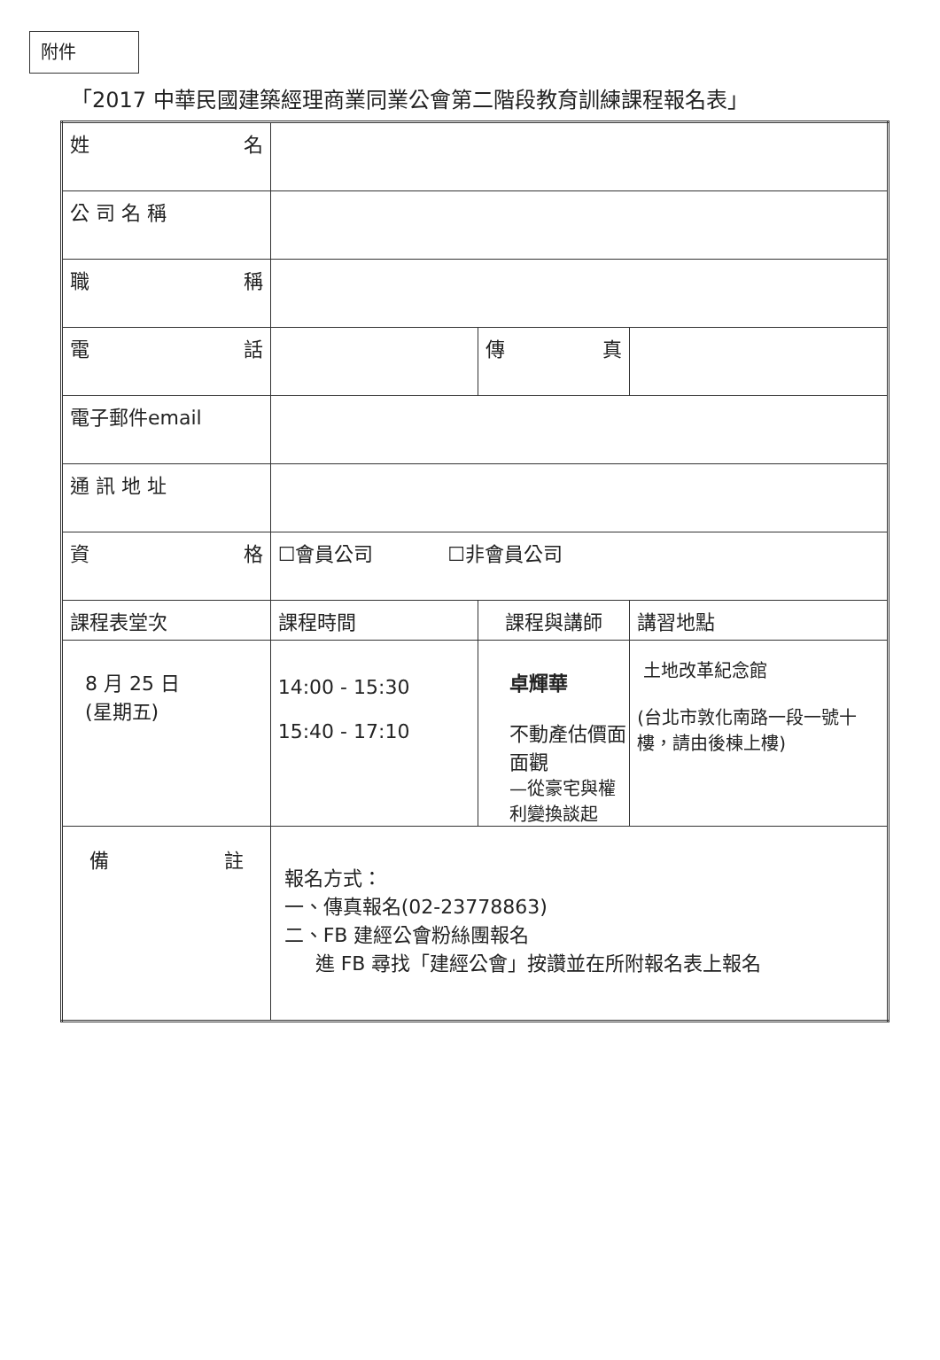附件
「2017 中華民國建築經理商業同業公會第二階段教育訓練課程報名表」
| 姓 名 | | | |
| 公 司 名 稱 | | | |
| 職 稱 | | | |
| 電 話 | | 傳 真 | |
| 電子郵件email | | | |
| 通 訊 地 址 | | | |
| 資 格 | ☐會員公司 ☐非會員公司 | | |
| 課程表堂次 | 課程時間 | 課程與講師 | 講習地點 |
| 8 月 25 日 (星期五) | 14:00 - 15:30 15:40 - 17:10 | 卓輝華 不動產估價面面觀 —從豪宅與權利變換談起 | 土地改革紀念館 (台北市敦化南路一段一號十樓，請由後棟上樓) |
| 備 註 | 報名方式： 一、傳真報名(02-23778863) 二、FB 建經公會粉絲團報名 進 FB 尋找「建經公會」按讚並在所附報名表上報名 | | |